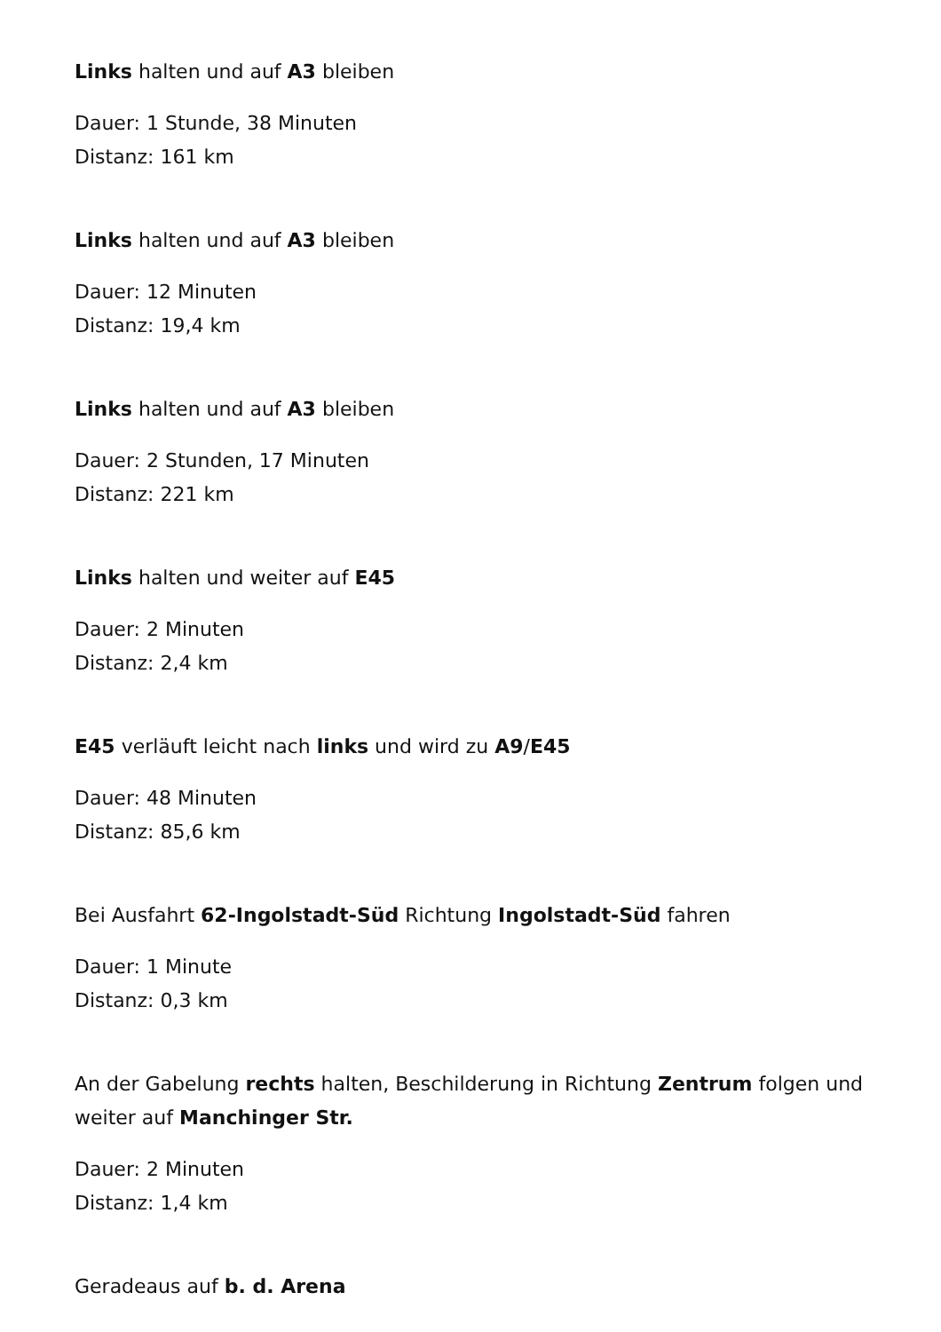Links halten und auf A3 bleiben
Dauer: 1 Stunde, 38 Minuten
Distanz: 161 km
Links halten und auf A3 bleiben
Dauer: 12 Minuten
Distanz: 19,4 km
Links halten und auf A3 bleiben
Dauer: 2 Stunden, 17 Minuten
Distanz: 221 km
Links halten und weiter auf E45
Dauer: 2 Minuten
Distanz: 2,4 km
E45 verläuft leicht nach links und wird zu A9/E45
Dauer: 48 Minuten
Distanz: 85,6 km
Bei Ausfahrt 62-Ingolstadt-Süd Richtung Ingolstadt-Süd fahren
Dauer: 1 Minute
Distanz: 0,3 km
An der Gabelung rechts halten, Beschilderung in Richtung Zentrum folgen und weiter auf Manchinger Str.
Dauer: 2 Minuten
Distanz: 1,4 km
Geradeaus auf b. d. Arena